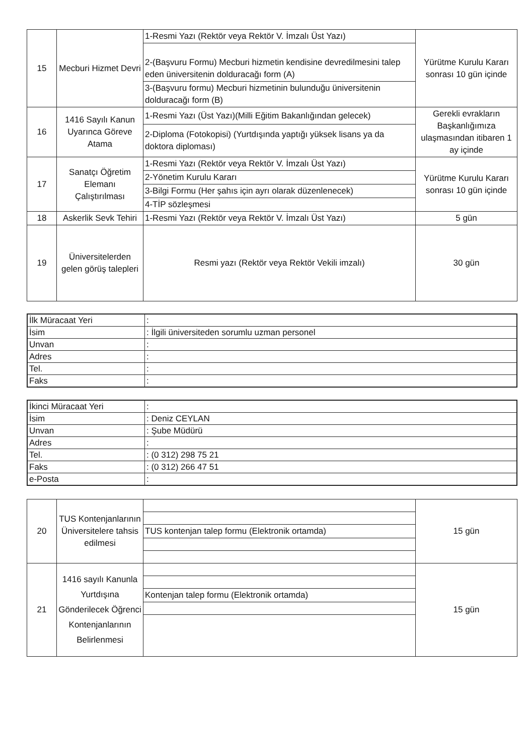| 15 | Mecburi Hizmet Devri | 1-Resmi Yazı (Rektör veya Rektör V. İmzalı Üst Yazı) | Yürütme Kurulu Kararı sonrası 10 gün içinde |
| | | 2-(Başvuru Formu) Mecburi hizmetin kendisine devredilmesini talep eden üniversitenin dolduracağı form (A) | |
| | | 3-(Başvuru formu) Mecburi hizmetinin bulunduğu üniversitenin dolduracağı form (B) | |
| 16 | 1416 Sayılı Kanun Uyarınca Göreve Atama | 1-Resmi Yazı (Üst Yazı)(Milli Eğitim Bakanlığından gelecek) | Gerekli evrakların Başkanlığımıza ulaşmasından itibaren 1 ay içinde |
| | | 2-Diploma (Fotokopisi) (Yurtdışında yaptığı yüksek lisans ya da doktora diploması) | |
| 17 | Sanatçı Öğretim Elemanı Çalıştırılması | 1-Resmi Yazı (Rektör veya Rektör V. İmzalı Üst Yazı) | Yürütme Kurulu Kararı sonrası 10 gün içinde |
| | | 2-Yönetim Kurulu Kararı | |
| | | 3-Bilgi Formu (Her şahıs için ayrı olarak düzenlenecek) | |
| | | 4-TİP sözleşmesi | |
| 18 | Askerlik Sevk Tehiri | 1-Resmi Yazı (Rektör veya Rektör V. İmzalı Üst Yazı) | 5 gün |
| 19 | Üniversitelerden gelen görüş talepleri | Resmi yazı (Rektör veya Rektör Vekili imzalı) | 30 gün |
| İlk Müracaat Yeri | : |
| İsim | : İlgili üniversiteden sorumlu uzman personel |
| Unvan | : |
| Adres | : |
| Tel. | : |
| Faks | : |
| İkinci Müracaat Yeri | : |
| İsim | : Deniz CEYLAN |
| Unvan | : Şube Müdürü |
| Adres | : |
| Tel. | : (0 312) 298 75 21 |
| Faks | : (0 312) 266 47 51 |
| e-Posta | : |
| 20 | TUS Kontenjanlarının Üniversitelere tahsis edilmesi | | 15 gün |
| | | TUS kontenjan talep formu (Elektronik ortamda) | |
| 21 | 1416 sayılı Kanunla Yurtdışına Gönderilecek Öğrenci Kontenjanlarının Belirlenmesi | | 15 gün |
| | | Kontenjan talep formu (Elektronik ortamda) | |